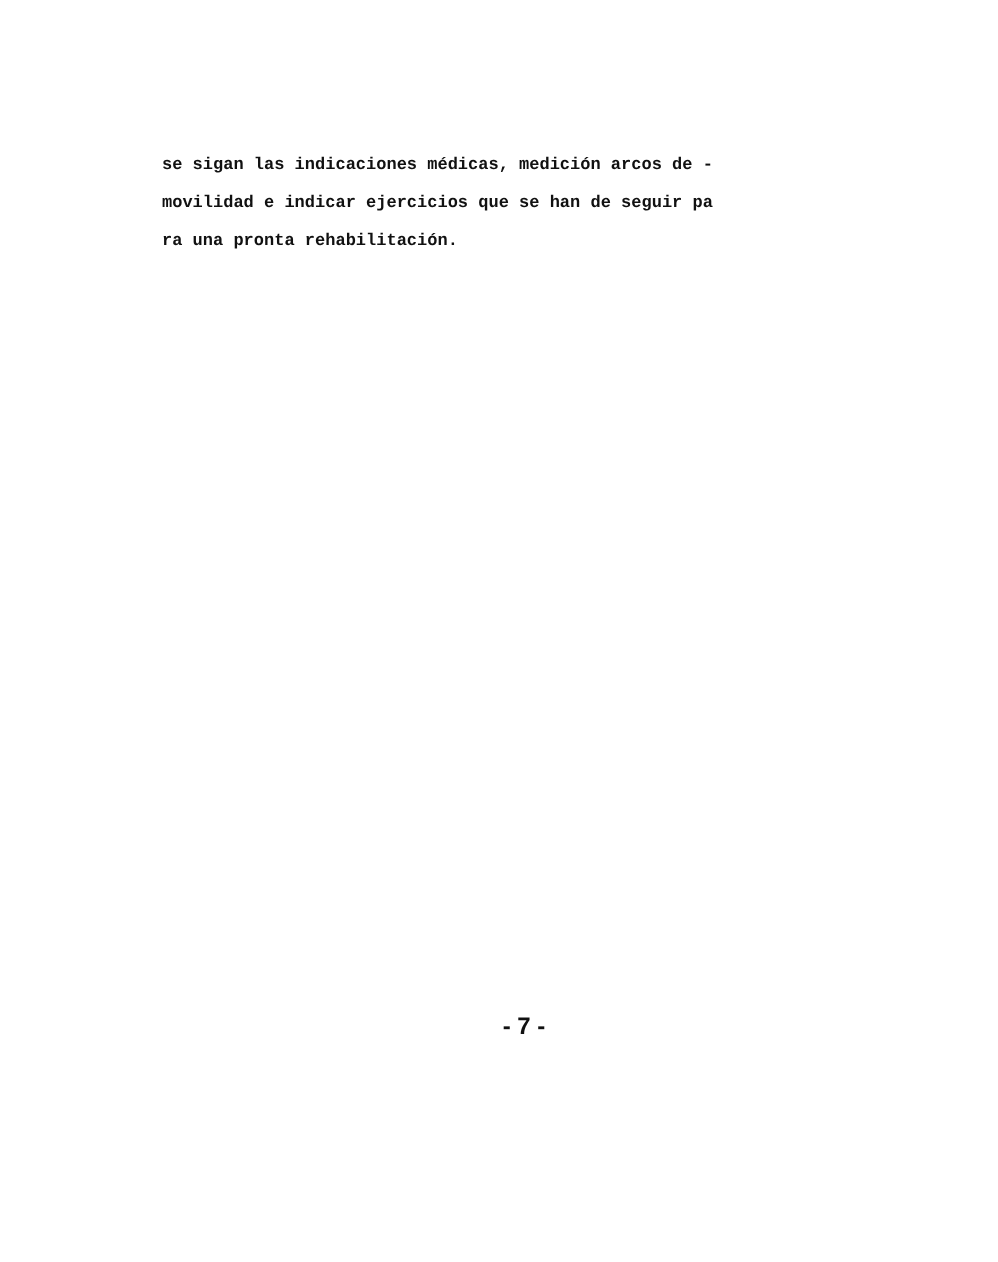se sigan las indicaciones médicas, medición arcos de -
movilidad e indicar ejercicios que se han de seguir pa
ra una pronta rehabilitación.
- 7 -